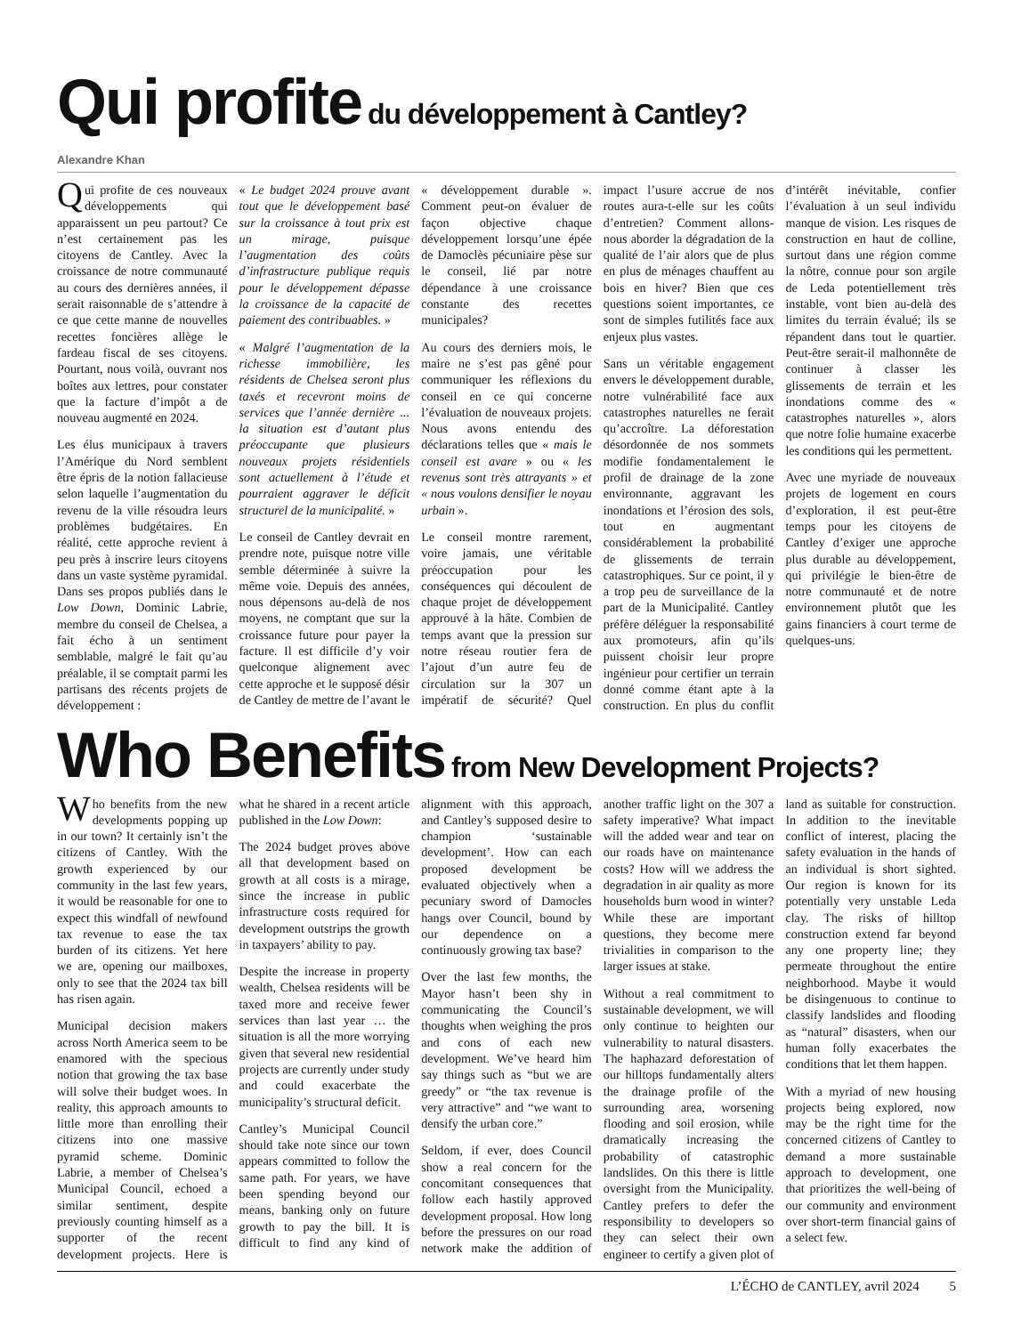Qui profite du développement à Cantley?
Alexandre Khan
Qui profite de ces nouveaux développements qui apparaissent un peu partout? Ce n’est certainement pas les citoyens de Cantley. Avec la croissance de notre communauté au cours des dernières années, il serait raisonnable de s’attendre à ce que cette manne de nouvelles recettes foncières allège le fardeau fiscal de ses citoyens. Pourtant, nous voilà, ouvrant nos boîtes aux lettres, pour constater que la facture d’impôt a de nouveau augmenté en 2024.
Les élus municipaux à travers l’Amérique du Nord semblent être épris de la notion fallacieuse selon laquelle l’augmentation du revenu de la ville résoudra leurs problèmes budgétaires. En réalité, cette approche revient à peu près à inscrire leurs citoyens dans un vaste système pyramidal. Dans ses propos publiés dans le Low Down, Dominic Labrie, membre du conseil de Chelsea, a fait écho à un sentiment semblable, malgré le fait qu’au préalable, il se comptait parmi les partisans des récents projets de développement :
« Le budget 2024 prouve avant tout que le développement basé sur la croissance à tout prix est un mirage, puisque l’augmentation des coûts d’infrastructure publique requis pour le développement dépasse la croissance de la capacité de paiement des contribuables. »
« Malgré l’augmentation de la richesse immobilière, les résidents de Chelsea seront plus taxés et recevront moins de services que l’année dernière ... la situation est d’autant plus préoccupante que plusieurs nouveaux projets résidentiels sont actuellement à l’étude et pourraient aggraver le déficit structurel de la municipalité. »
Le conseil de Cantley devrait en prendre note, puisque notre ville semble déterminée à suivre la même voie. Depuis des années, nous dépensons au-delà de nos moyens, ne comptant que sur la croissance future pour payer la facture. Il est difficile d’y voir quelconque alignement avec cette approche et le supposé désir de Cantley de mettre de l’avant le « développement durable ». Comment peut-on évaluer de façon objective chaque développement lorsqu’une épée de Damoclès pécuniaire pèse sur le conseil, lié par notre dépendance à une croissance constante des recettes municipales?
Au cours des derniers mois, le maire ne s’est pas gêné pour communiquer les réflexions du conseil en ce qui concerne l’évaluation de nouveaux projets. Nous avons entendu des déclarations telles que « mais le conseil est avare » ou « les revenus sont très attrayants » et « nous voulons densifier le noyau urbain ».
Le conseil montre rarement, voire jamais, une véritable préoccupation pour les conséquences qui découlent de chaque projet de développement approuvé à la hâte. Combien de temps avant que la pression sur notre réseau routier fera de l’ajout d’un autre feu de circulation sur la 307 un impératif de sécurité? Quel impact l’usure accrue de nos routes aura-t-elle sur les coûts d’entretien? Comment allons-nous aborder la dégradation de la qualité de l’air alors que de plus en plus de ménages chauffent au bois en hiver? Bien que ces questions soient importantes, ce sont de simples futilités face aux enjeux plus vastes.
Sans un véritable engagement envers le développement durable, notre vulnérabilité face aux catastrophes naturelles ne ferait qu’accroître. La déforestation désordonnée de nos sommets modifie fondamentalement le profil de drainage de la zone environnante, aggravant les inondations et l’érosion des sols, tout en augmentant considérablement la probabilité de glissements de terrain catastrophiques. Sur ce point, il y a trop peu de surveillance de la part de la Municipalité. Cantley préfère déléguer la responsabilité aux promoteurs, afin qu’ils puissent choisir leur propre ingénieur pour certifier un terrain donné comme étant apte à la construction. En plus du conflit d’intérêt inévitable, confier l’évaluation à un seul individu manque de vision. Les risques de construction en haut de colline, surtout dans une région comme la nôtre, connue pour son argile de Leda potentiellement très instable, vont bien au-delà des limites du terrain évalué; ils se répandent dans tout le quartier. Peut-être serait-il malhonnête de continuer à classer les glissements de terrain et les inondations comme des « catastrophes naturelles », alors que notre folie humaine exacerbe les conditions qui les permettent.
Avec une myriade de nouveaux projets de logement en cours d’exploration, il est peut-être temps pour les citoyens de Cantley d’exiger une approche plus durable au développement, qui privilégie le bien-être de notre communauté et de notre environnement plutôt que les gains financiers à court terme de quelques-uns.
Who Benefits from New Development Projects?
Who benefits from the new developments popping up in our town? It certainly isn’t the citizens of Cantley. With the growth experienced by our community in the last few years, it would be reasonable for one to expect this windfall of newfound tax revenue to ease the tax burden of its citizens. Yet here we are, opening our mailboxes, only to see that the 2024 tax bill has risen again.
Municipal decision makers across North America seem to be enamored with the specious notion that growing the tax base will solve their budget woes. In reality, this approach amounts to little more than enrolling their citizens into one massive pyramid scheme. Dominic Labrie, a member of Chelsea’s Municipal Council, echoed a similar sentiment, despite previously counting himself as a supporter of the recent development projects. Here is what he shared in a recent article published in the Low Down:
The 2024 budget proves above all that development based on growth at all costs is a mirage, since the increase in public infrastructure costs required for development outstrips the growth in taxpayers’ ability to pay.
Despite the increase in property wealth, Chelsea residents will be taxed more and receive fewer services than last year … the situation is all the more worrying given that several new residential projects are currently under study and could exacerbate the municipality’s structural deficit.
Cantley’s Municipal Council should take note since our town appears committed to follow the same path. For years, we have been spending beyond our means, banking only on future growth to pay the bill. It is difficult to find any kind of alignment with this approach, and Cantley’s supposed desire to champion ‘sustainable development’. How can each proposed development be evaluated objectively when a pecuniary sword of Damocles hangs over Council, bound by our dependence on a continuously growing tax base?
Over the last few months, the Mayor hasn’t been shy in communicating the Council’s thoughts when weighing the pros and cons of each new development. We’ve heard him say things such as “but we are greedy” or “the tax revenue is very attractive” and “we want to densify the urban core.”
Seldom, if ever, does Council show a real concern for the concomitant consequences that follow each hastily approved development proposal. How long before the pressures on our road network make the addition of another traffic light on the 307 a safety imperative? What impact will the added wear and tear on our roads have on maintenance costs? How will we address the degradation in air quality as more households burn wood in winter? While these are important questions, they become mere trivialities in comparison to the larger issues at stake.
Without a real commitment to sustainable development, we will only continue to heighten our vulnerability to natural disasters. The haphazard deforestation of our hilltops fundamentally alters the drainage profile of the surrounding area, worsening flooding and soil erosion, while dramatically increasing the probability of catastrophic landslides. On this there is little oversight from the Municipality. Cantley prefers to defer the responsibility to developers so they can select their own engineer to certify a given plot of land as suitable for construction. In addition to the inevitable conflict of interest, placing the safety evaluation in the hands of an individual is short sighted. Our region is known for its potentially very unstable Leda clay. The risks of hilltop construction extend far beyond any one property line; they permeate throughout the entire neighborhood. Maybe it would be disingenuous to continue to classify landslides and flooding as “natural” disasters, when our human folly exacerbates the conditions that let them happen.
With a myriad of new housing projects being explored, now may be the right time for the concerned citizens of Cantley to demand a more sustainable approach to development, one that prioritizes the well-being of our community and environment over short-term financial gains of a select few.
L’ÉCHO de CANTLEY, avril 2024 5